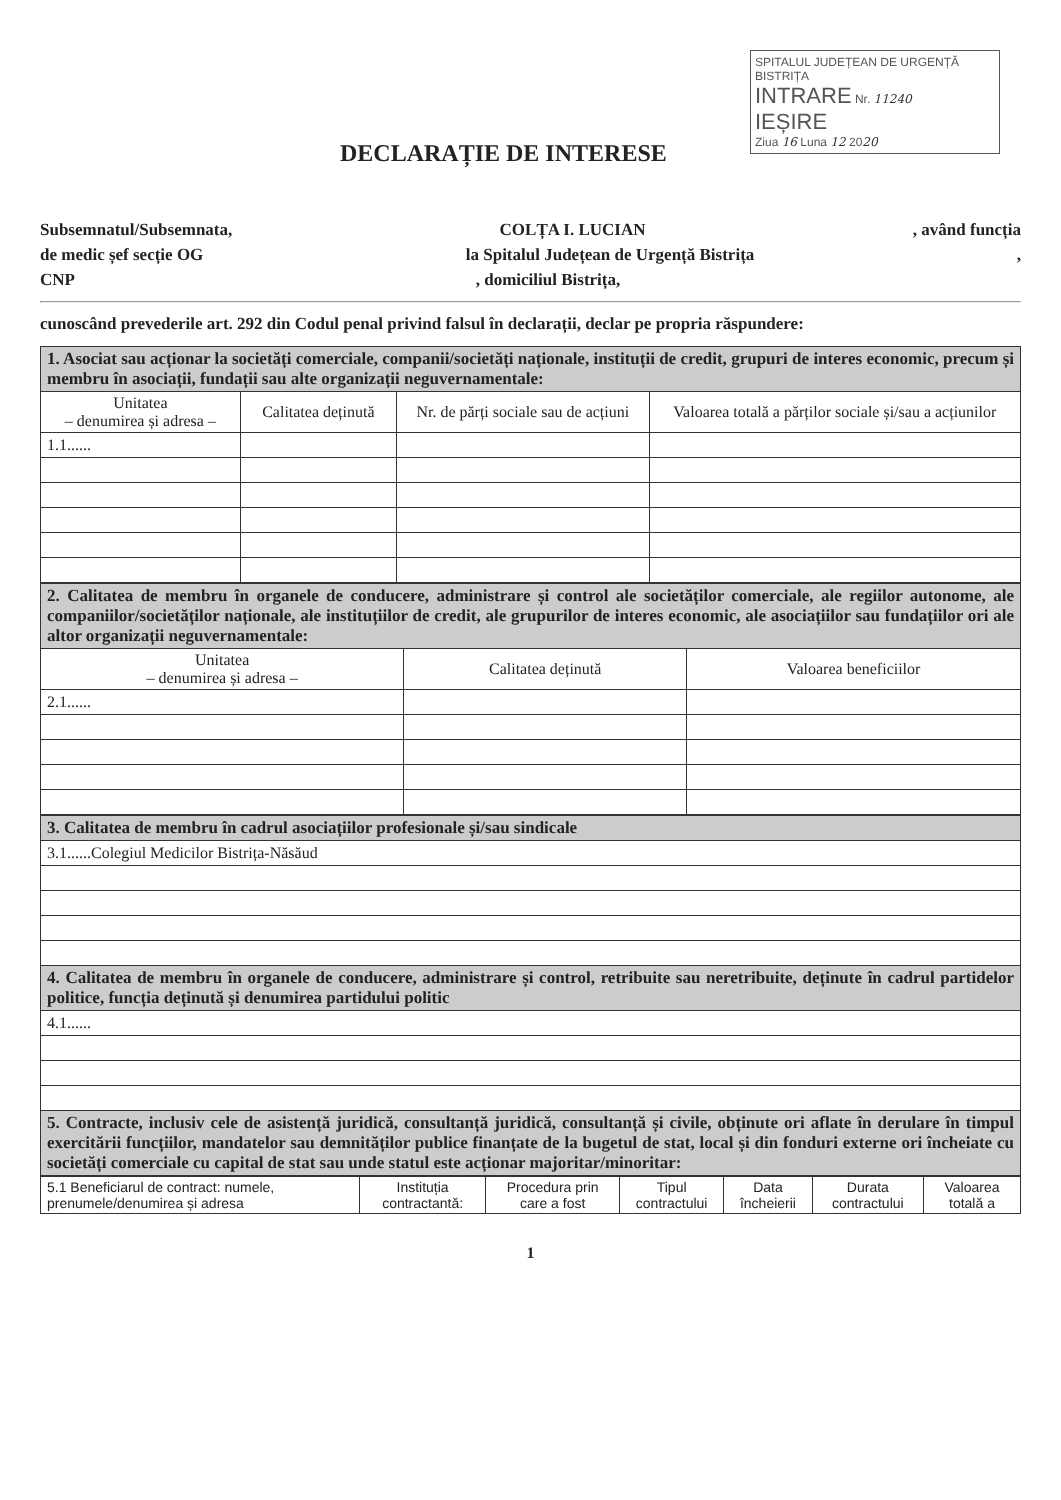SPITALUL JUDEȚEAN DE URGENȚĂ BISTRIȚA
INTRARE Nr. 11240
IEȘIRE
Ziua 16 Luna 12 2020
DECLARAȚIE DE INTERESE
Subsemnatul/Subsemnata, COLȚA I. LUCIAN, având funcția
de medic șef secție OG la Spitalul Județean de Urgență Bistrița,
CNP, domiciliul Bistrița,
cunoscând prevederile art. 292 din Codul penal privind falsul în declarații, declar pe propria răspundere:
| 1. Asociat sau acționar la societăți comerciale, companii/societăți naționale, instituții de credit, grupuri de interes economic, precum și membru în asociații, fundații sau alte organizații neguvernamentale: | | | |
| --- | --- | --- | --- |
| Unitatea – denumirea și adresa – | Calitatea deținută | Nr. de părți sociale sau de acțiuni | Valoarea totală a părților sociale și/sau a acțiunilor |
| 1.1...... | | | |
| 2. Calitatea de membru în organele de conducere, administrare și control ale societăților comerciale, ale regiilor autonome, ale companiilor/societăților naționale, ale instituțiilor de credit, ale grupurilor de interes economic, ale asociațiilor sau fundațiilor ori ale altor organizații neguvernamentale: | | |
| --- | --- | --- |
| Unitatea – denumirea și adresa – | Calitatea deținută | Valoarea beneficiilor |
| 2.1...... | | |
| 3. Calitatea de membru în cadrul asociațiilor profesionale și/sau sindicale |
| --- |
| 3.1......Colegiul Medicilor Bistrița-Năsăud |
| 4. Calitatea de membru în organele de conducere, administrare și control, retribuite sau neretribuite, deținute în cadrul partidelor politice, funcția deținută și denumirea partidului politic |
| 4.1...... |
| 5. Contracte, inclusiv cele de asistență juridică, consultanță juridică, consultanță și civile, obținute ori aflate în derulare în timpul exercitării funcțiilor, mandatelor sau demnităților publice finanțate de la bugetul de stat, local și din fonduri externe ori încheiate cu societăți comerciale cu capital de stat sau unde statul este acționar majoritar/minoritar: |
| 5.1 Beneficiarul de contract: numele, prenumele/denumirea și adresa | Instituția contractantă: | Procedura prin care a fost | Tipul contractului | Data încheierii | Durata contractului | Valoarea totală a |
1